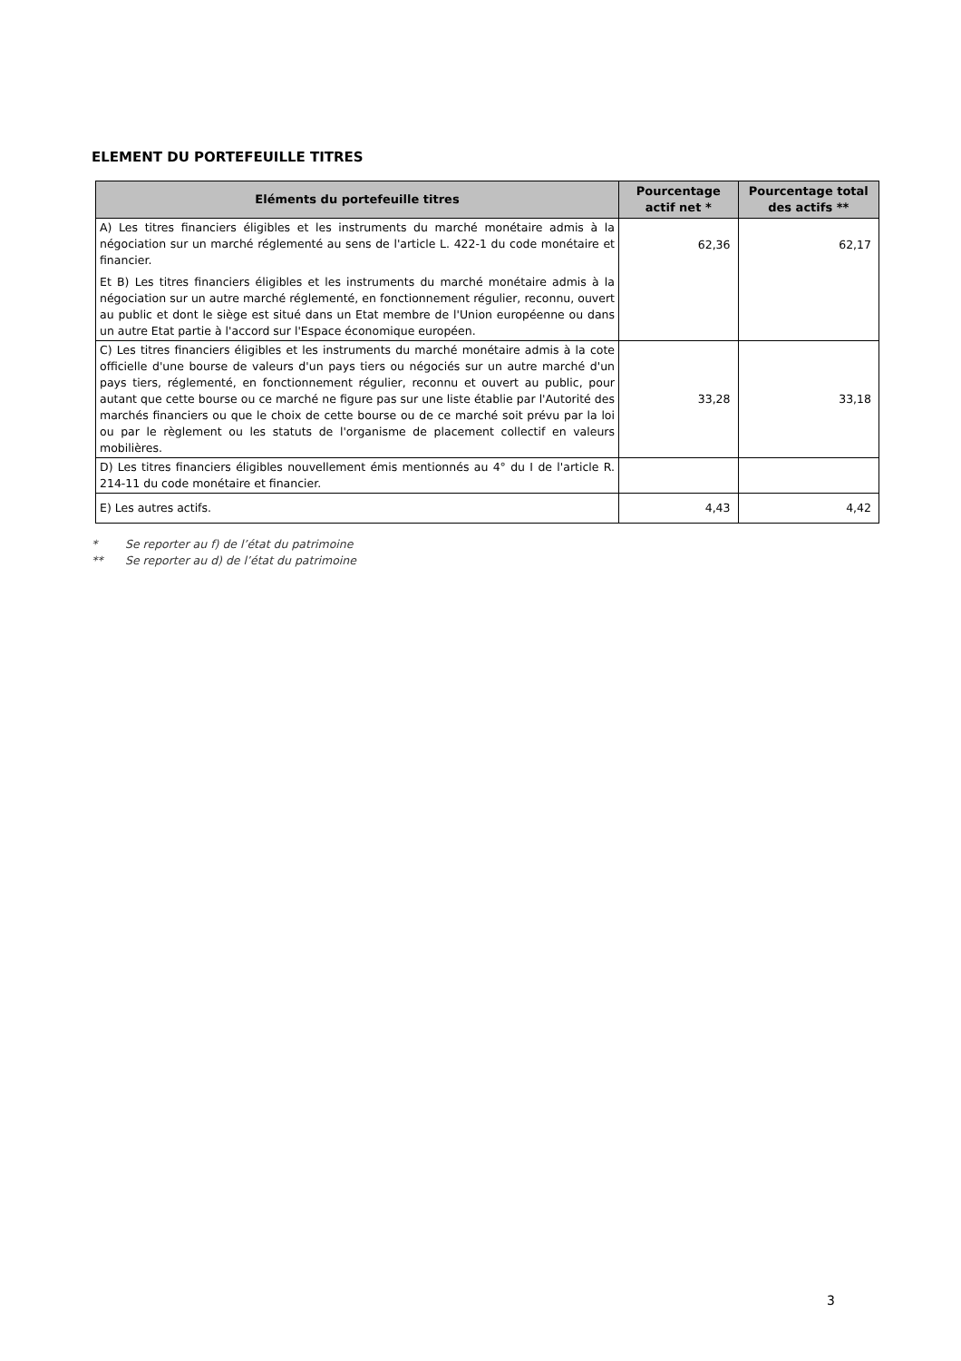ELEMENT DU PORTEFEUILLE TITRES
| Eléments du portefeuille titres | Pourcentage actif net * | Pourcentage total des actifs ** |
| --- | --- | --- |
| A) Les titres financiers éligibles et les instruments du marché monétaire admis à la négociation sur un marché réglementé au sens de l'article L. 422-1 du code monétaire et financier. Et B) Les titres financiers éligibles et les instruments du marché monétaire admis à la négociation sur un autre marché réglementé, en fonctionnement régulier, reconnu, ouvert au public et dont le siège est situé dans un Etat membre de l'Union européenne ou dans un autre Etat partie à l'accord sur l'Espace économique européen. | 62,36 | 62,17 |
| C) Les titres financiers éligibles et les instruments du marché monétaire admis à la cote officielle d'une bourse de valeurs d'un pays tiers ou négociés sur un autre marché d'un pays tiers, réglementé, en fonctionnement régulier, reconnu et ouvert au public, pour autant que cette bourse ou ce marché ne figure pas sur une liste établie par l'Autorité des marchés financiers ou que le choix de cette bourse ou de ce marché soit prévu par la loi ou par le règlement ou les statuts de l'organisme de placement collectif en valeurs mobilières. | 33,28 | 33,18 |
| D) Les titres financiers éligibles nouvellement émis mentionnés au 4° du I de l'article R. 214-11 du code monétaire et financier. | | |
| E) Les autres actifs. | 4,43 | 4,42 |
* Se reporter au f) de l’état du patrimoine
** Se reporter au d) de l’état du patrimoine
3